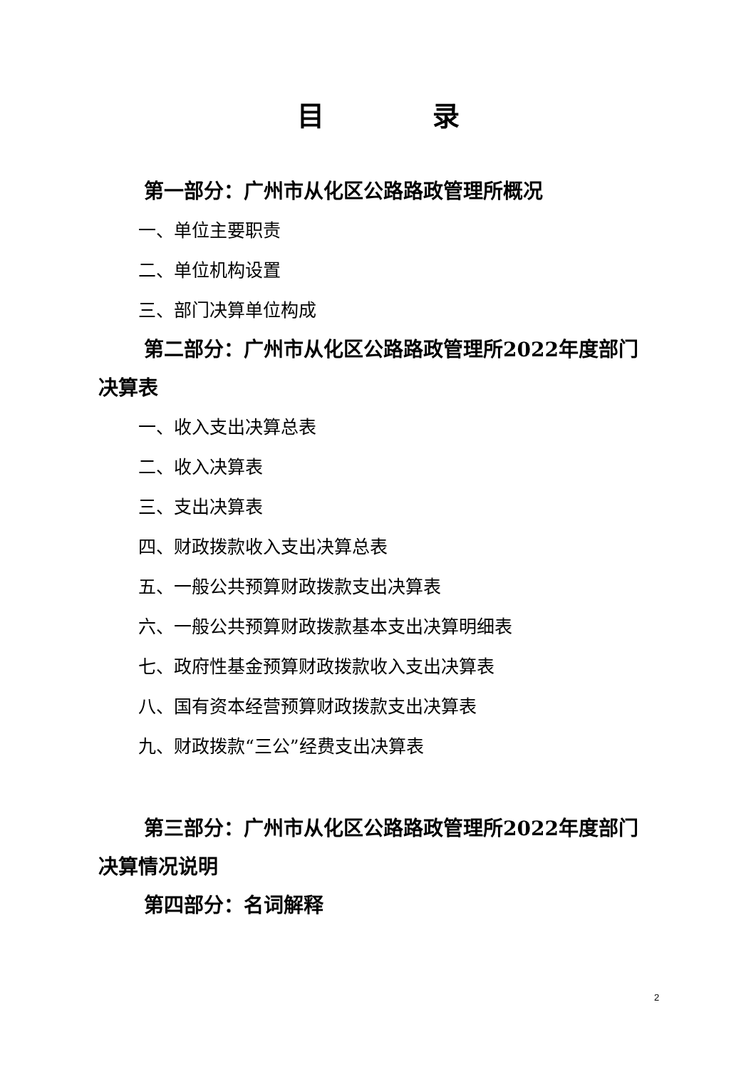目　　　　录
第一部分：广州市从化区公路路政管理所概况
一、单位主要职责
二、单位机构设置
三、部门决算单位构成
第二部分：广州市从化区公路路政管理所2022年度部门决算表
一、收入支出决算总表
二、收入决算表
三、支出决算表
四、财政拨款收入支出决算总表
五、一般公共预算财政拨款支出决算表
六、一般公共预算财政拨款基本支出决算明细表
七、政府性基金预算财政拨款收入支出决算表
八、国有资本经营预算财政拨款支出决算表
九、财政拨款“三公”经费支出决算表
第三部分：广州市从化区公路路政管理所2022年度部门决算情况说明
第四部分：名词解释
2